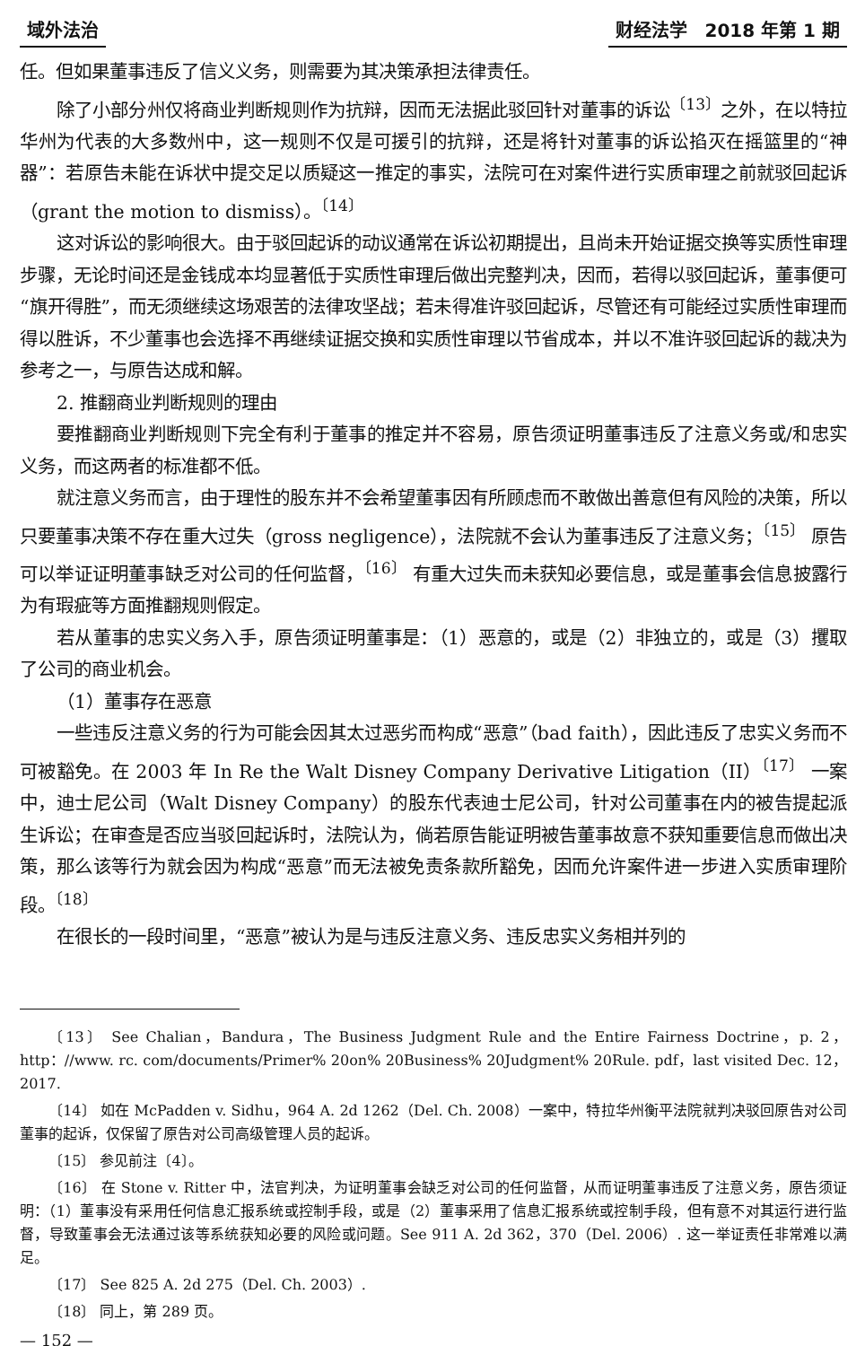域外法治 财经法学　2018 年第 1 期
任。但如果董事违反了信义义务，则需要为其决策承担法律责任。
除了小部分州仅将商业判断规则作为抗辩，因而无法据此驳回针对董事的诉讼<sup>〔13〕</sup>之外，在以特拉华州为代表的大多数州中，这一规则不仅是可援引的抗辩，还是将针对董事的诉讼掐灭在摇篮里的“神器”：若原告未能在诉状中提交足以质疑这一推定的事实，法院可在对案件进行实质审理之前就驳回起诉（grant the motion to dismiss）。<sup>〔14〕</sup>
这对诉讼的影响很大。由于驳回起诉的动议通常在诉讼初期提出，且尚未开始证据交换等实质性审理步骤，无论时间还是金钱成本均显著低于实质性审理后做出完整判决，因而，若得以驳回起诉，董事便可“旗开得胜”，而无须继续这场艰苦的法律攻坚战；若未得准许驳回起诉，尽管还有可能经过实质性审理而得以胜诉，不少董事也会选择不再继续证据交换和实质性审理以节省成本，并以不准许驳回起诉的裁决为参考之一，与原告达成和解。
2. 推翻商业判断规则的理由
要推翻商业判断规则下完全有利于董事的推定并不容易，原告须证明董事违反了注意义务或/和忠实义务，而这两者的标准都不低。
就注意义务而言，由于理性的股东并不会希望董事因有所顾虑而不敢做出善意但有风险的决策，所以只要董事决策不存在重大过失（gross negligence），法院就不会认为董事违反了注意义务；<sup>〔15〕</sup> 原告可以举证证明董事缺乏对公司的任何监督，<sup>〔16〕</sup> 有重大过失而未获知必要信息，或是董事会信息披露行为有瑕疵等方面推翻规则假定。
若从董事的忠实义务入手，原告须证明董事是：（1）恶意的，或是（2）非独立的，或是（3）攫取了公司的商业机会。
（1）董事存在恶意
一些违反注意义务的行为可能会因其太过恶劣而构成“恶意”（bad faith），因此违反了忠实义务而不可被豁免。在 2003 年 In Re the Walt Disney Company Derivative Litigation（II）<sup>〔17〕</sup> 一案中，迪士尼公司（Walt Disney Company）的股东代表迪士尼公司，针对公司董事在内的被告提起派生诉讼；在审查是否应当驳回起诉时，法院认为，倘若原告能证明被告董事故意不获知重要信息而做出决策，那么该等行为就会因为构成“恶意”而无法被免责条款所豁免，因而允许案件进一步进入实质审理阶段。<sup>〔18〕</sup>
在很长的一段时间里，“恶意”被认为是与违反注意义务、违反忠实义务相并列的
〔13〕 See Chalian，Bandura，The Business Judgment Rule and the Entire Fairness Doctrine，p. 2，http：//www. rc. com/documents/Primer% 20on% 20Business% 20Judgment% 20Rule. pdf，last visited Dec. 12，2017.
〔14〕 如在 McPadden v. Sidhu，964 A. 2d 1262（Del. Ch. 2008）一案中，特拉华州衡平法院就判决驳回原告对公司董事的起诉，仅保留了原告对公司高级管理人员的起诉。
〔15〕 参见前注〔4〕。
〔16〕 在 Stone v. Ritter 中，法官判决，为证明董事会缺乏对公司的任何监督，从而证明董事违反了注意义务，原告须证明：（1）董事没有采用任何信息汇报系统或控制手段，或是（2）董事采用了信息汇报系统或控制手段，但有意不对其运行进行监督，导致董事会无法通过该等系统获知必要的风险或问题。See 911 A. 2d 362，370（Del. 2006）. 这一举证责任非常难以满足。
〔17〕 See 825 A. 2d 275（Del. Ch. 2003）.
〔18〕 同上，第 289 页。
— 152 —